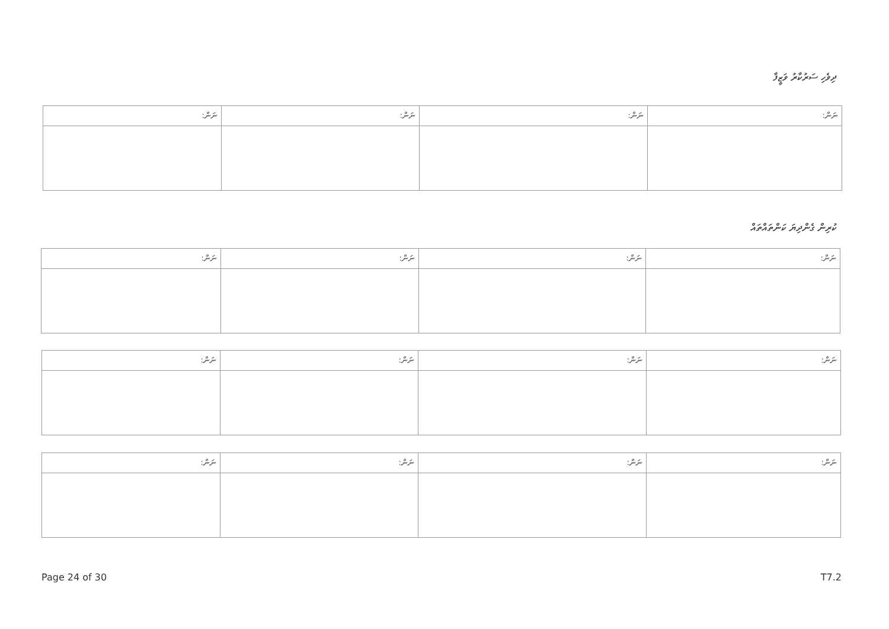ދިވެހި ސަރުކާރު ވަޒީފާ
| ނަން: | ނަން: | ނަން: | ނަން: |
| --- | --- | --- | --- |
ކުރިން ގެންދިޔަ ކަންތައްތައް
| ނަން: | ނަން: | ނަން: | ނަން: |
| --- | --- | --- | --- |
| ނަން: | ނަން: | ނަން: | ނަން: |
| --- | --- | --- | --- |
| ނަން: | ނަން: | ނަން: | ނަން: |
| --- | --- | --- | --- |
Page 24 of 30 T7.2